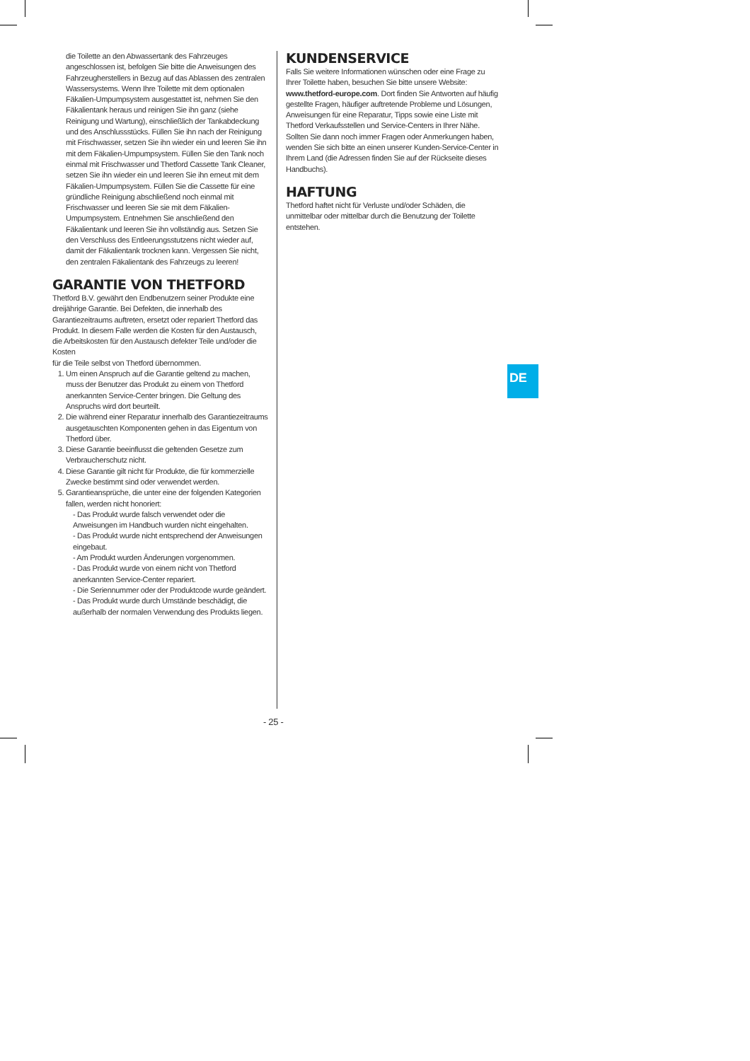die Toilette an den Abwassertank des Fahrzeuges angeschlossen ist, befolgen Sie bitte die Anweisungen des Fahrzeugherstellers in Bezug auf das Ablassen des zentralen Wassersystems. Wenn Ihre Toilette mit dem optionalen Fäkalien-Umpumpsystem ausgestattet ist, nehmen Sie den Fäkalientank heraus und reinigen Sie ihn ganz (siehe Reinigung und Wartung), einschließlich der Tankabdeckung und des Anschlussstücks. Füllen Sie ihn nach der Reinigung mit Frischwasser, setzen Sie ihn wieder ein und leeren Sie ihn mit dem Fäkalien-Umpumpsystem. Füllen Sie den Tank noch einmal mit Frischwasser und Thetford Cassette Tank Cleaner, setzen Sie ihn wieder ein und leeren Sie ihn erneut mit dem Fäkalien-Umpumpsystem. Füllen Sie die Cassette für eine gründliche Reinigung abschließend noch einmal mit Frischwasser und leeren Sie sie mit dem Fäkalien-Umpumpsystem. Entnehmen Sie anschließend den Fäkalientank und leeren Sie ihn vollständig aus. Setzen Sie den Verschluss des Entleerungsstutzens nicht wieder auf, damit der Fäkalientank trocknen kann. Vergessen Sie nicht, den zentralen Fäkalientank des Fahrzeugs zu leeren!
GARANTIE VON THETFORD
Thetford B.V. gewährt den Endbenutzern seiner Produkte eine dreijährige Garantie. Bei Defekten, die innerhalb des Garantiezeitraums auftreten, ersetzt oder repariert Thetford das Produkt. In diesem Falle werden die Kosten für den Austausch, die Arbeitskosten für den Austausch defekter Teile und/oder die Kosten
für die Teile selbst von Thetford übernommen.
1. Um einen Anspruch auf die Garantie geltend zu machen, muss der Benutzer das Produkt zu einem von Thetford anerkannten Service-Center bringen. Die Geltung des Anspruchs wird dort beurteilt.
2. Die während einer Reparatur innerhalb des Garantiezeitraums ausgetauschten Komponenten gehen in das Eigentum von Thetford über.
3. Diese Garantie beeinflusst die geltenden Gesetze zum Verbraucherschutz nicht.
4. Diese Garantie gilt nicht für Produkte, die für kommerzielle Zwecke bestimmt sind oder verwendet werden.
5. Garantieansprüche, die unter eine der folgenden Kategorien fallen, werden nicht honoriert:
- Das Produkt wurde falsch verwendet oder die Anweisungen im Handbuch wurden nicht eingehalten.
- Das Produkt wurde nicht entsprechend der Anweisungen eingebaut.
- Am Produkt wurden Änderungen vorgenommen.
- Das Produkt wurde von einem nicht von Thetford anerkannten Service-Center repariert.
- Die Seriennummer oder der Produktcode wurde geändert.
- Das Produkt wurde durch Umstände beschädigt, die außerhalb der normalen Verwendung des Produkts liegen.
KUNDENSERVICE
Falls Sie weitere Informationen wünschen oder eine Frage zu Ihrer Toilette haben, besuchen Sie bitte unsere Website: www.thetford-europe.com. Dort finden Sie Antworten auf häufig gestellte Fragen, häufiger auftretende Probleme und Lösungen, Anweisungen für eine Reparatur, Tipps sowie eine Liste mit Thetford Verkaufsstellen und Service-Centers in Ihrer Nähe. Sollten Sie dann noch immer Fragen oder Anmerkungen haben, wenden Sie sich bitte an einen unserer Kunden-Service-Center in Ihrem Land (die Adressen finden Sie auf der Rückseite dieses Handbuchs).
HAFTUNG
Thetford haftet nicht für Verluste und/oder Schäden, die unmittelbar oder mittelbar durch die Benutzung der Toilette entstehen.
DE
- 25 -